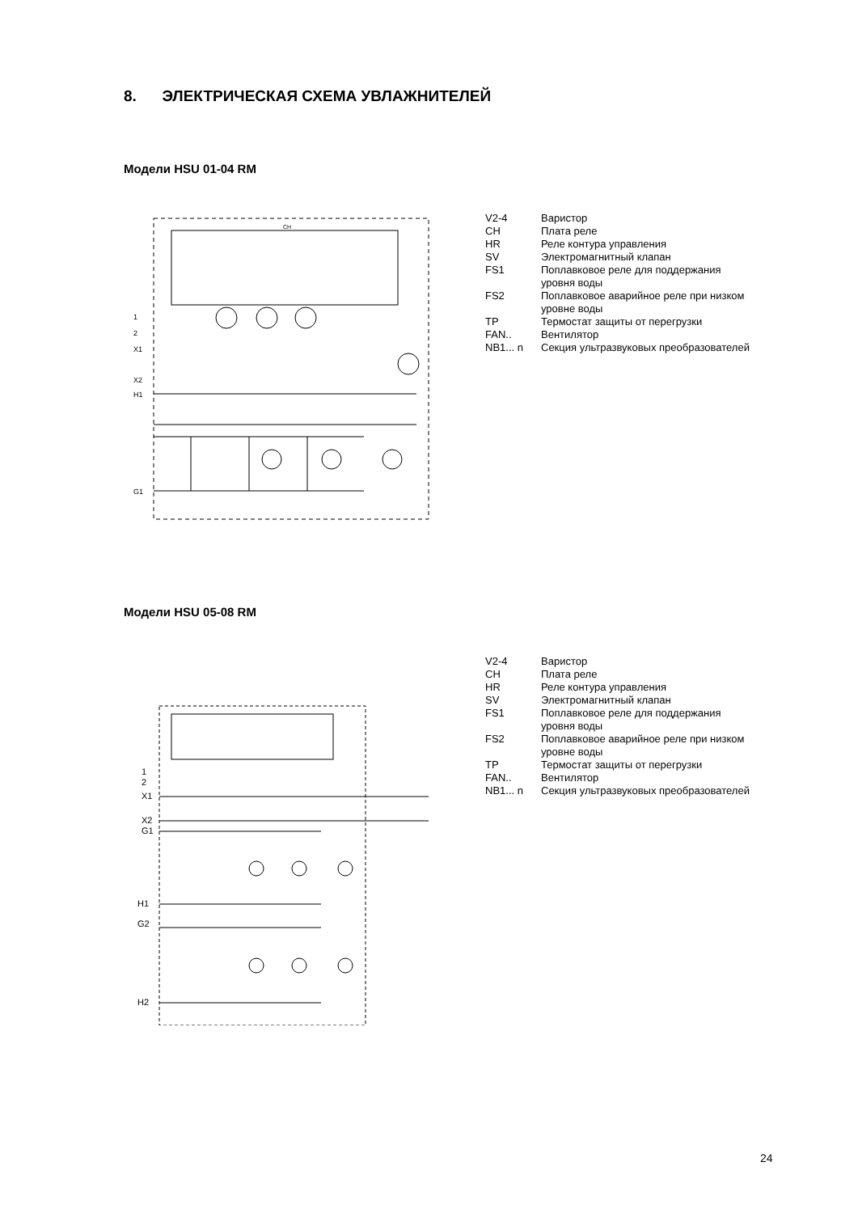8. ЭЛЕКТРИЧЕСКАЯ СХЕМА УВЛАЖНИТЕЛЕЙ
Модели HSU 01-04 RM
CH
1
2
X1
X2
H1
G1
| V2-4 | Варистор |
| CH | Плата реле |
| HR | Реле контура управления |
| SV | Электромагнитный клапан |
| FS1 | Поплавковое реле для поддержания уровня воды |
| FS2 | Поплавковое аварийное реле при низком уровне воды |
| TP | Термостат защиты от перегрузки |
| FAN.. | Вентилятор |
| NB1... n | Секция ультразвуковых преобразователей |
Модели HSU 05-08 RM
| V2-4 | Варистор |
| CH | Плата реле |
| HR | Реле контура управления |
| SV | Электромагнитный клапан |
| FS1 | Поплавковое реле для поддержания уровня воды |
| FS2 | Поплавковое аварийное реле при низком уровне воды |
| TP | Термостат защиты от перегрузки |
| FAN.. | Вентилятор |
| NB1... n | Секция ультразвуковых преобразователей |
1
2
X1
X2
G1
H1
G2
H2
24